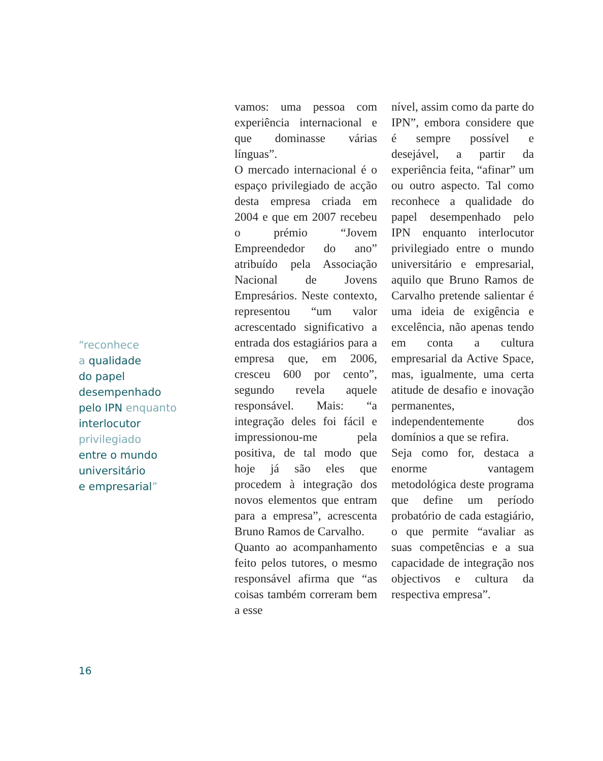“reconhece
a qualidade
do papel
desempenhado
pelo IPN enquanto
interlocutor
privilegiado
entre o mundo
universitário
e empresarial”
vamos: uma pessoa com experiência internacional e que dominasse várias línguas”.
O mercado internacional é o espaço privilegiado de acção desta empresa criada em 2004 e que em 2007 recebeu o prémio “Jovem Empreendedor do ano” atribuído pela Associação Nacional de Jovens Empresários. Neste contexto, representou “um valor acrescentado significativo a entrada dos estagiários para a empresa que, em 2006, cresceu 600 por cento”, segundo revela aquele responsável. Mais: “a integração deles foi fácil e impressionou-me pela positiva, de tal modo que hoje já são eles que procedem à integração dos novos elementos que entram para a empresa”, acrescenta Bruno Ramos de Carvalho.
Quanto ao acompanhamento feito pelos tutores, o mesmo responsável afirma que “as coisas também correram bem a esse
nível, assim como da parte do IPN”, embora considere que é sempre possível e desejável, a partir da experiência feita, “afinar” um ou outro aspecto. Tal como reconhece a qualidade do papel desempenhado pelo IPN enquanto interlocutor privilegiado entre o mundo universitário e empresarial, aquilo que Bruno Ramos de Carvalho pretende salientar é uma ideia de exigência e excelência, não apenas tendo em conta a cultura empresarial da Active Space, mas, igualmente, uma certa atitude de desafio e inovação permanentes, independentemente dos domínios a que se refira.
Seja como for, destaca a enorme vantagem metodológica deste programa que define um período probatório de cada estagiário, o que permite “avaliar as suas competências e a sua capacidade de integração nos objectivos e cultura da respectiva empresa”.
16